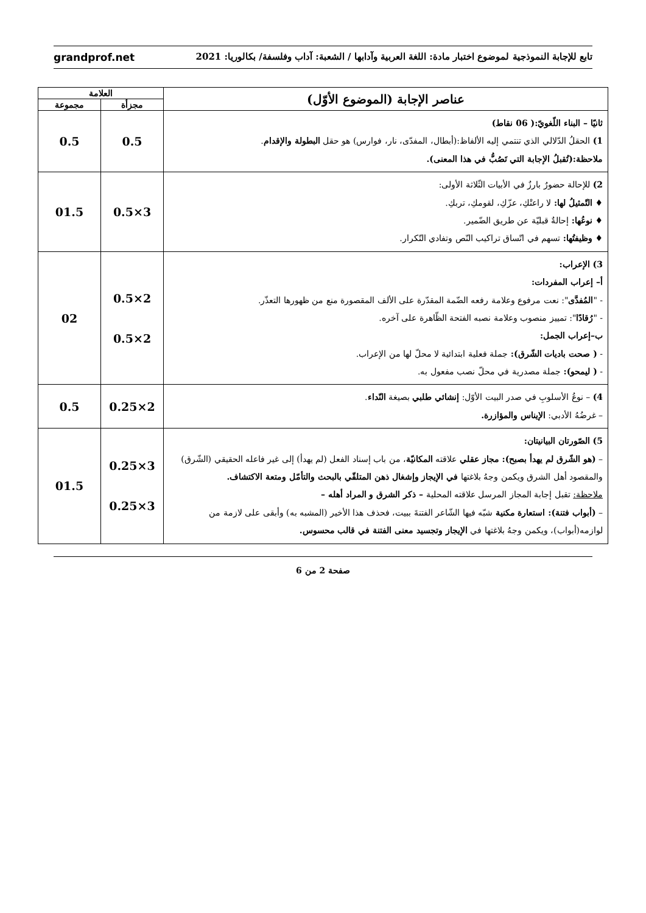تابع للإجابة النموذجية لموضوع اختبار مادة: اللغة العربية وآدابها / الشعبة: آداب وفلسفة/ بكالوريا: 2021 grandprof.net
| عناصر الإجابة (الموضوع الأوّل) | العلامة | |
| --- | --- | --- |
| | مجزأة | مجموعة |
| ثانيًا – البناء اللّغويّ:( 06 نقاط) 1) الحقلُ الدّلالي الذي تنتمي إليه الألفاظ:(أبطال، المفدّى، نار، فوارس) هو حقل البطولة والإقدام . ملاحظة:(تُقبلُ الإجابة التي تَصُبُّ في هذا المعنى). | 0.5 | 0.5 |
| 2) للإحالة حضورٌ بارزٌ في الأبيات الثّلاثة الأولى: ♦ التّمثيلُ لها: لا راعتْكِ، عزّكِ، لقومكِ، تربكِ. ♦ نوعُها: إحالةٌ قبليّة عن طريق الضّمير. ♦ وظيفتُها: تسهم في اتّساق تراكيب النّص وتفادي التّكرار. | 3×0.5 | 01.5 |
| 3) الإعراب: أ– إعراب المفردات: - " المُفدَّى ": نعت مرفوع وعلامة رفعه الضّمة المقدّرة على الألف المقصورة منع من ظهورها التعذّر. - " رُقادًا ": تمييز منصوب وعلامة نصبه الفتحة الظّاهرة على آخره. ب–إعراب الجمل: - ( صحت باديات الشّرق): جملة فعلية ابتدائية لا محلّ لها من الإعراب. - ( ليمحو): جملة مصدرية في محلّ نصب مفعول به. | 2×0.5 2×0.5 | 02 |
| 4) – نوعُ الأسلوبِ في صدر البيت الأوّل: إنشائي طلبي بصيغة النّداء . – غرضُهُ الأدبي: الإيناس والمؤازرة. | 2×0.25 | 0.5 |
| 5) الصّورتان البيانيتان: – (هو الشّرق لم يهدأ بصبح): مجاز عقلي علاقته المكانيّة ، من باب إسناد الفعل (لم يهدأ) إلى غير فاعله الحقيقي (الشّرق) والمقصود أهل الشرق ويكمن وجهُ بلاغتها في الإيجاز وإشغال ذهن المتلقّي بالبحث والتأمّل ومتعة الاكتشاف. ملاحظة: تقبل إجابة المجاز المرسل علاقته المحلية – ذكر الشرق و المراد أهله – – (أبواب فتنة): استعارة مكنية شبّه فيها الشّاعر الفتنةَ ببيت، فحذف هذا الأخير (المشبه به) وأبقى على لازمة من لوازمه(أبواب)، ويكمن وجهُ بلاغتها في الإيجاز وتجسيد معنى الفتنة في قالب محسوس. | 3×0.25 3×0.25 | 01.5 |
صفحة 2 من 6